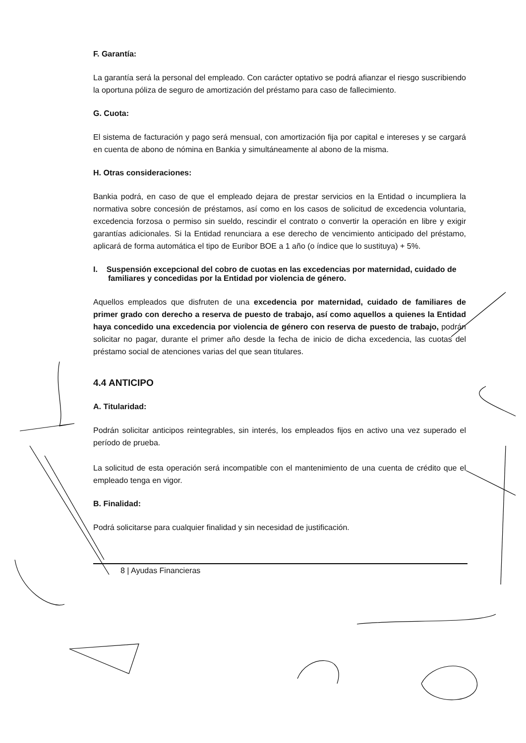F. Garantía:
La garantía será la personal del empleado. Con carácter optativo se podrá afianzar el riesgo suscribiendo la oportuna póliza de seguro de amortización del préstamo para caso de fallecimiento.
G. Cuota:
El sistema de facturación y pago será mensual, con amortización fija por capital e intereses y se cargará en cuenta de abono de nómina en Bankia y simultáneamente al abono de la misma.
H. Otras consideraciones:
Bankia podrá, en caso de que el empleado dejara de prestar servicios en la Entidad o incumpliera la normativa sobre concesión de préstamos, así como en los casos de solicitud de excedencia voluntaria, excedencia forzosa o permiso sin sueldo, rescindir el contrato o convertir la operación en libre y exigir garantías adicionales. Si la Entidad renunciara a ese derecho de vencimiento anticipado del préstamo, aplicará de forma automática el tipo de Euribor BOE a 1 año (o índice que lo sustituya) + 5%.
I. Suspensión excepcional del cobro de cuotas en las excedencias por maternidad, cuidado de familiares y concedidas por la Entidad por violencia de género.
Aquellos empleados que disfruten de una excedencia por maternidad, cuidado de familiares de primer grado con derecho a reserva de puesto de trabajo, así como aquellos a quienes la Entidad haya concedido una excedencia por violencia de género con reserva de puesto de trabajo, podrán solicitar no pagar, durante el primer año desde la fecha de inicio de dicha excedencia, las cuotas del préstamo social de atenciones varias del que sean titulares.
4.4 ANTICIPO
A. Titularidad:
Podrán solicitar anticipos reintegrables, sin interés, los empleados fijos en activo una vez superado el período de prueba.
La solicitud de esta operación será incompatible con el mantenimiento de una cuenta de crédito que el empleado tenga en vigor.
B. Finalidad:
Podrá solicitarse para cualquier finalidad y sin necesidad de justificación.
8 | Ayudas Financieras